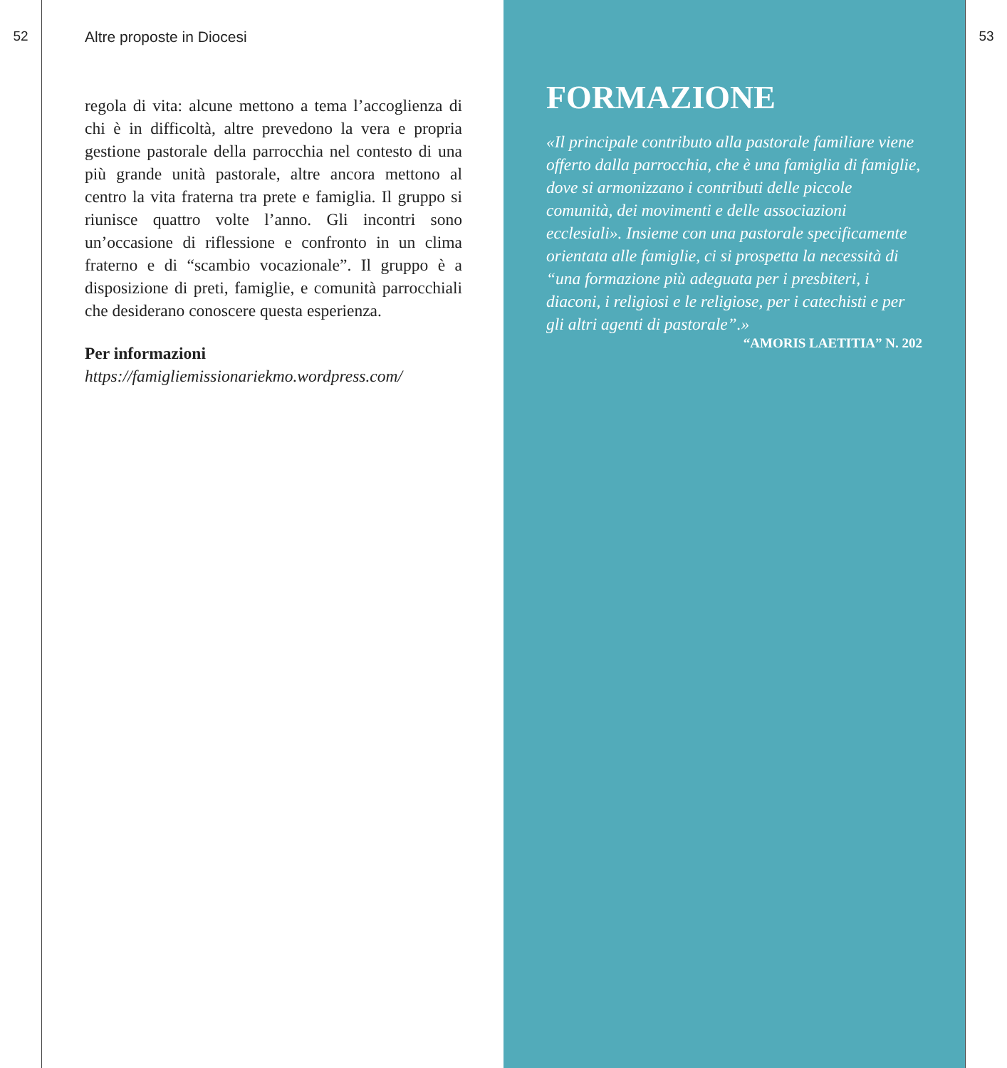52 Altre proposte in Diocesi
regola di vita: alcune mettono a tema l’accoglienza di chi è in difficoltà, altre prevedono la vera e propria gestione pastorale della parrocchia nel contesto di una più grande unità pastorale, altre ancora mettono al centro la vita fraterna tra prete e famiglia. Il gruppo si riunisce quattro volte l’anno. Gli incontri sono un’occasione di riflessione e confronto in un clima fraterno e di “scambio vocazionale”. Il gruppo è a disposizione di preti, famiglie, e comunità parrocchiali che desiderano conoscere questa esperienza.
Per informazioni
https://famigliemissionariekmo.wordpress.com/
FORMAZIONE
«Il principale contributo alla pastorale familiare viene offerto dalla parrocchia, che è una famiglia di famiglie, dove si armonizzano i contributi delle piccole comunità, dei movimenti e delle associazioni ecclesiali». Insieme con una pastorale specificamente orientata alle famiglie, ci si prospetta la necessità di “una formazione più adeguata per i presbiteri, i diaconi, i religiosi e le religiose, per i catechisti e per gli altri agenti di pastorale”.»
“AMORIS LAETITIA” N. 202
53